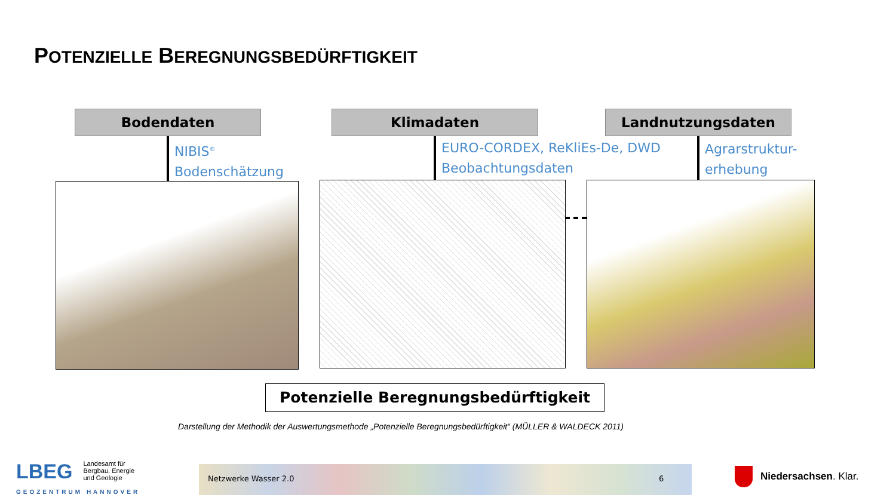POTENZIELLE BEREGNUNGSBEDÜRFTIGKEIT
Bodendaten Klimadaten Landnutzungsdaten
NIBIS<sup>®</sup>
Bodenschätzung
EURO-CORDEX, ReKliEs-De, DWD
Beobachtungsdaten
Agrarstruktur-
erhebung
Potenzielle Beregnungsbedürftigkeit
Darstellung der Methodik der Auswertungsmethode „Potenzielle Beregnungsbedürftigkeit“ (MÜLLER & WALDECK 2011)
LBEG
Landesamt für
Bergbau, Energie
und Geologie
GEOZENTRUM HANNOVER
Netzwerke Wasser 2.0 6
Niedersachsen. Klar.